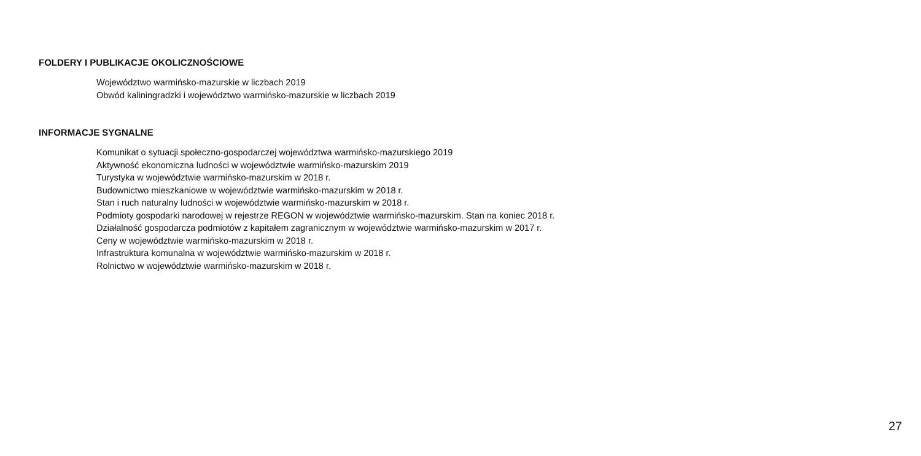FOLDERY I PUBLIKACJE OKOLICZNOŚCIOWE
Województwo warmińsko-mazurskie w liczbach 2019
Obwód kaliningradzki i województwo warmińsko-mazurskie w liczbach 2019
INFORMACJE SYGNALNE
Komunikat o sytuacji społeczno-gospodarczej województwa warmińsko-mazurskiego 2019
Aktywność ekonomiczna ludności w województwie warmińsko-mazurskim 2019
Turystyka w województwie warmińsko-mazurskim w 2018 r.
Budownictwo mieszkaniowe w województwie warmińsko-mazurskim w 2018 r.
Stan i ruch naturalny ludności w województwie warmińsko-mazurskim w 2018 r.
Podmioty gospodarki narodowej w rejestrze REGON w województwie warmińsko-mazurskim. Stan na koniec 2018 r.
Działalność gospodarcza podmiotów z kapitałem zagranicznym w województwie warmińsko-mazurskim w 2017 r.
Ceny w województwie warmińsko-mazurskim w 2018 r.
Infrastruktura komunalna w województwie warmińsko-mazurskim w 2018 r.
Rolnictwo w województwie warmińsko-mazurskim w 2018 r.
27